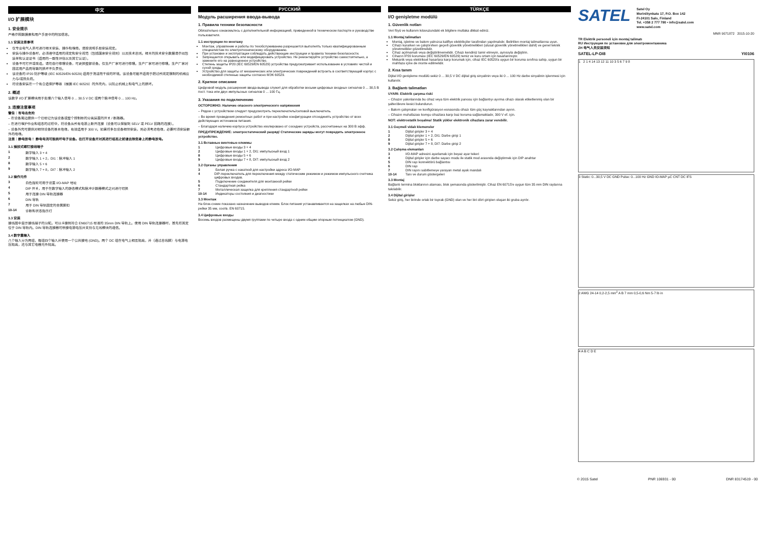中文
I/O 扩展模块
1. 安全提示
严格参照数据表和用户手册中的附加信息。
1.1 安装注意事项
仅专业电气人员可进行相关安装、操作和维修。请按说明手册安装规定。
安装与操作设备时，必须遵守适用的规定和安全规范（包括国家安全规则）以及技术总则。相关的技术安全数据请参阅包装单和认证证书（适用的一致性评估以及其它认证）。
设备不可打开或改造。请勿自行修理设备，可更换整部设备。仅生产厂家可进行修理。生产厂家可进行修理。生产厂家对因滥用产品而导致的损坏不负责任。
该设备的 IP20 防护等级 (IEC 60529/EN 60529) 适用于清洁而干燥的环境。该设备可能不适用于超过所规定限制的机械应力与/或热负荷。
将设备安装在一个有合适保护等级（根据 IEC 60529）的外壳内，以防止机械上和电气上的损坏。
2. 概述
该数字 I/O 扩展模块用于处理八个输入信号 0 ... 30.5 V DC 或两个脉冲信号 0 ... 100 Hz。
3. 连接注意事项
警告：有电击危险
– 在设备周边提供一个已标记为该设备或整个控制柜的分离装置的开关 / 断路器。
– 在进行维护作业和组态的过程中，将设备从所有电源上断开连接（设备可以保留到 SELV 或 PELV 回路的连接）。
– 设备外壳可提供对相邻设备的基本绝缘，有效适用于 300 V。如果将多台设备相邻安装，则必须考虑绝缘，必要时须安装额外的绝缘。
注意：静电放电！ 静电电流可能损坏电子设备。在打开设备并对其进行组态之前请去除您身上的静电放电。
3.1 插拔式螺钉接线端子
1 数字输入 3 + 4
2 数字输入 1 + 2，DI1：脉冲输入 1
8 数字输入 5 + 6
9 数字输入 7 + 8，DI7：脉冲输入 2
3.2 操作元件
3 白色指轮可用于设置 I/O-MAP 地址
4 DIP 开关，用于在数字输入的静态模式和脉冲计数器模式之间进行切换
5 用于连接 DIN 导轨连接器
6 DIN 导轨
7 用于 DIN 导轨固定的金属脚扣
10-14 诊断和状态指示灯
3.3 安装
接线图中显示接线端子的分配。可以卡接到符合 EN60715 标准的 35mm DIN 导轨上。使用 DIN 导轨连接器时，首先将其定位于 DIN 导轨内。DIN 导轨连接器可桥接电源电压并支持与无线模块的通信。
3.4 数字量输入
八个输入分为两组，每组四个输入并使用一个公共接地 (GND)。两个 DC 组在电气上相互隔离，并（通过总线脚）与电源电压隔离，还与其它电器元件隔离。
РУССКИЙ
Модуль расширения ввода-вывода
1. Правила техники безопасности
Обязательно ознакомьтесь с дополнительной информацией, приведенной в техническом паспорте и руководстве пользователя.
1.1 инструкции по монтажу
Монтаж, управление и работы по техобслуживанию разрешается выполнять только квалифицированным специалистам по электротехническому оборудованию.
При установке и эксплуатации соблюдать действующие инструкции и правила техники безопасности.
Запрещается открывать или модифицировать устройство. Не ремонтируйте устройство самостоятельно, а замените его на равноценное устройство.
Степень защиты IP20 (IEC 60529/EN 60529) устройства предусматривает использование в условиях чистой и сухой среды.
Устройство для защиты от механических или электрических повреждений встроить в соответствующий корпус с необходимой степенью защиты согласно МЭК 60529.
2. Краткое описание
Цифровой модуль расширения ввода-вывода служит для обработки восьми цифровых входных сигналов 0 ... 30,5 В пост. тока или двух импульсных сигналов 0 ... 100 Гц.
3. Указания по подключению
ОСТОРОЖНО: Наличие опасного электрического напряжения
– Рядом с устройством следует предусмотреть переключатель/силовой выключатель.
– Во время проведения ремонтных работ и при настройке конфигурации отсоединять устройство от всех действующих источников питания.
– Благодаря наличию корпуса устройство изолировано от соседних устройств, рассчитанных на 300 В эфф.
ПРЕДУПРЕЖДЕНИЕ: электростатический разряд! Статические заряды могут повредить электронное устройство.
3.1 Вставные винтовые клеммы
1 Цифровые входы 3 + 4
2 Цифровые входы 1 + 2, DI1: импульсный вход 1
8 Цифровые входы 5 + 6
9 Цифровые входы 7 + 8, DI7: импульсный вход 2
3.2 Органы управления
3 Белая ручка с накаткой для настройки адреса I/O-MAP
4 DIP-переключатель для переключения между статическим режимом и режимом импульсного счетчика цифровых входов.
5 Подключение соединителя для монтажной рейки
6 Стандартная рейка
7 Металлическая защелка для крепления стандартной рейки
10-14 Индикаторы состояния и диагностики
3.3 Монтаж
На блок-схеме показано назначение выводов клемм. Блок питания устанавливается на защелках на любые DIN-рейки 35 мм, соотв. EN 60715.
3.4 Цифровые входы
Восемь входов размещены двумя группами по четыре входа с одним общим опорным потенциалом (GND).
TÜRKÇE
I/O genişletme modülü
1. Güvenlik notları
Veri föyü ve kullanım kılavuzundaki ek bilgilere mutlaka dikkat ediniz.
1.1 Montaj talimatları
Montaj, işletme ve bakım yalnızca kalifiye elektrikçiler tarafından yapılmalıdır. Belirtilen montaj talimatlarına uyun.
Cihazı kurarken ve çalıştırırken geçerli güvenlik yönetmelikleri (ulusal güvenlik yönetmelikleri dahil) ve genel teknik yönetmelikler gözetilmelidir.
Cihaz açılmamalı veya değiştirilmemelidir. Cihazı kendiniz tamir etmeyin, aynısıyla değiştirin.
Cihazın IP20 koruması (IEC 60529/EN 60529) temiz ve kuru ortam için tasarlanmıştır.
Mekanik veya elektriksel hasarlara karşı korumak için, cihaz IEC 60529'a uygun bir koruma sınıfına sahip, uygun bir mahfaza içine de monte edilmelidir.
2. Kısa tanım
Dijital I/O genişleme modülü sekiz 0 ... 30,5 V DC dijital giriş sinyalinin veya iki 0 ... 100 Hz darbe sinyalinin işlenmesi için kullanılır.
3. Bağlantı talimatları
UYARI: Elektrik çarpma riski
– Cihazın yakınlarında bu cihaz veya tüm elektrik panosu için bağlantıyı ayırma cihazı olarak etiketlenmiş olan bir şalter/devre kesici bulundurun.
– Bakım çalışmaları ve konfigürasyon esnasında cihazı tüm güç kaynaklarından ayırın.
– Cihazın muhafazası komşu cihazlara karşı baz koruma sağlamaktadır, 300 V ef. için.
NOT: elektrostatik boşalma! Statik yükler elektronik cihazlara zarar verebilir.
3.1 Geçmeli vidalı klemensler
1 Dijital girişler 3 + 4
2 Dijital girişler 1 + 2, DI1: Darbe girişi 1
8 Dijital girişler 5 + 6
9 Dijital girişler 7 + 8, DI7: Darbe girişi 2
3.2 Çalışma elemanları
3 I/O-MAP adresini ayarlamak için beyaz ayar tekeri
4 Dijital girişler için darbe sayacı modu ile statik mod arasında değiştirmek için DIP anahtar
5 DIN rayı konnektörü bağlantısı
6 DIN rayı
7 DIN rayını sabitlemeye yarayan metal ayak mandalı
10-14 Tanı ve durum göstergeleri
3.3 Montaj
Bağlantı termina bloklarının ataması, blok şemasında gösterilmiştir. Cihaz EN 60715'e uygun tüm 35 mm DIN raylarına takılabilir.
3.4 Dijital girişler
Sekiz giriş, her birinde ortak bir toprak (GND) olan ve her biri dört girişten oluşan iki gruba ayrılır.
SATEL
Satel Oy
Meriniitynkatu 17, P.O. Box 142
FI-24101 Salo, Finland
Tel. +358 2 777 780 • info@satel.com
www.satel.com
MNR 9071872 2015-10-20
TR Elektrik personeli için montaj talimatı
RU Инструкция по установке для электромонтажника
ZH 电气人员安装须知
SATEL-LP-DI8 YI0106
1 2 1 4 14 13 12 11 10 3 5 6 7 9 8
3 Static: 0...30,5 V DC GND Pulse: 0...100 Hz GND IO-MAP µC CNT DC IFS
2 AWG 24-14 0,2-2,5 mm<sup>2</sup> A B 7 mm 0,5-0,6 Nm 5-7 lb in
4 A B C D E
© 2015 Satel PNR 106931 - 00 DNR 83174519 - 00